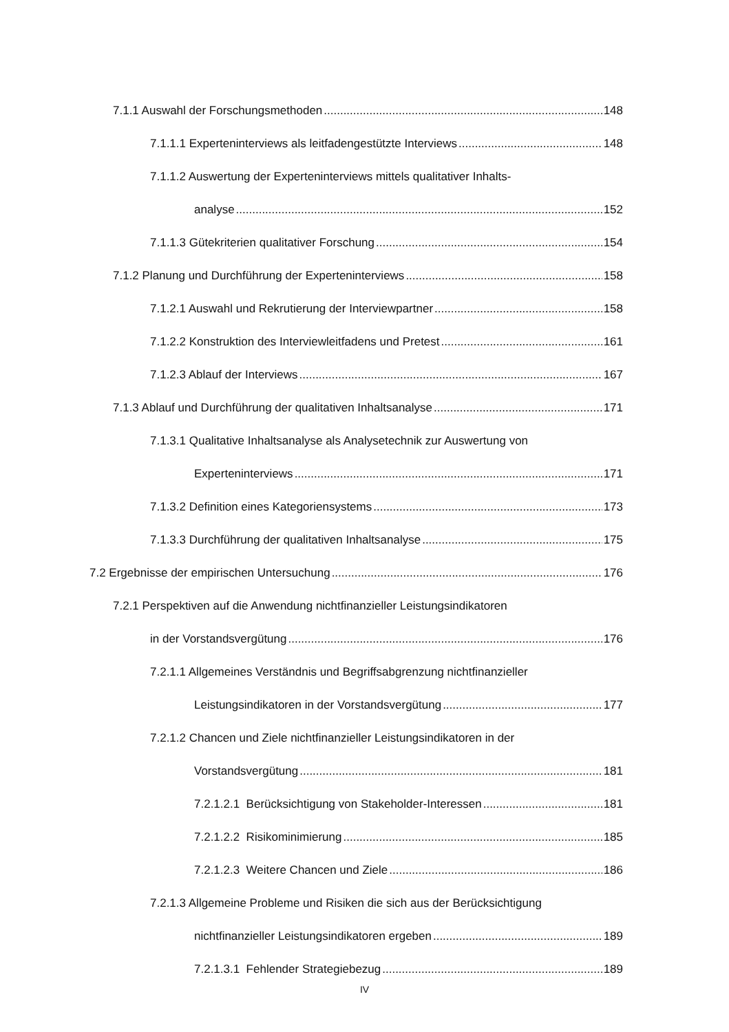7.1.1 Auswahl der Forschungsmethoden 148
7.1.1.1 Experteninterviews als leitfadengestützte Interviews 148
7.1.1.2 Auswertung der Experteninterviews mittels qualitativer Inhalts-
analyse 152
7.1.1.3 Gütekriterien qualitativer Forschung 154
7.1.2 Planung und Durchführung der Experteninterviews 158
7.1.2.1 Auswahl und Rekrutierung der Interviewpartner 158
7.1.2.2 Konstruktion des Interviewleitfadens und Pretest 161
7.1.2.3 Ablauf der Interviews 167
7.1.3 Ablauf und Durchführung der qualitativen Inhaltsanalyse 171
7.1.3.1 Qualitative Inhaltsanalyse als Analysetechnik zur Auswertung von
Experteninterviews 171
7.1.3.2 Definition eines Kategoriensystems 173
7.1.3.3 Durchführung der qualitativen Inhaltsanalyse 175
7.2 Ergebnisse der empirischen Untersuchung 176
7.2.1 Perspektiven auf die Anwendung nichtfinanzieller Leistungsindikatoren
in der Vorstandsvergütung 176
7.2.1.1 Allgemeines Verständnis und Begriffsabgrenzung nichtfinanzieller
Leistungsindikatoren in der Vorstandsvergütung 177
7.2.1.2 Chancen und Ziele nichtfinanzieller Leistungsindikatoren in der
Vorstandsvergütung 181
7.2.1.2.1 Berücksichtigung von Stakeholder-Interessen 181
7.2.1.2.2 Risikominimierung 185
7.2.1.2.3 Weitere Chancen und Ziele 186
7.2.1.3 Allgemeine Probleme und Risiken die sich aus der Berücksichtigung
nichtfinanzieller Leistungsindikatoren ergeben 189
7.2.1.3.1 Fehlender Strategiebezug 189
IV